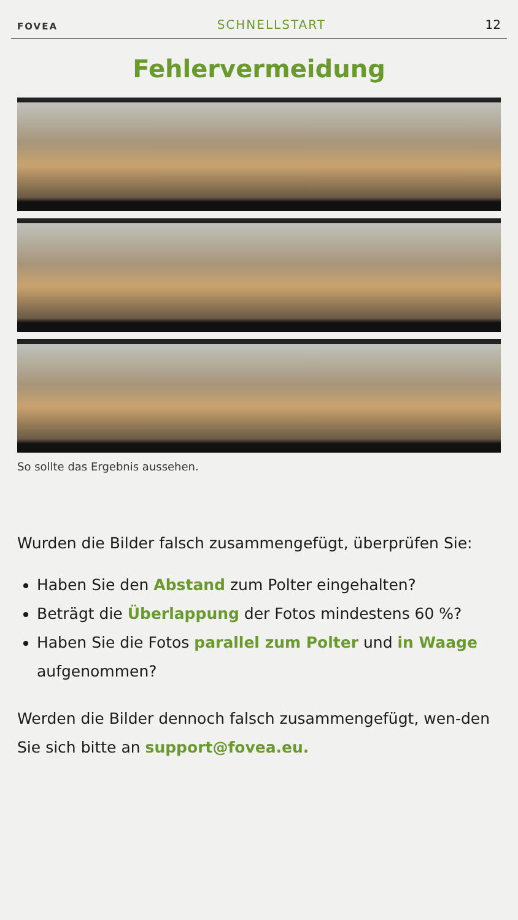FOVEA
SCHNELLSTART
12
Fehlervermeidung
So sollte das Ergebnis aussehen.
Wurden die Bilder falsch zusammengefügt, überprüfen Sie:
Haben Sie den Abstand zum Polter eingehalten?
Beträgt die Überlappung der Fotos mindestens 60 %?
Haben Sie die Fotos parallel zum Polter und in Waage aufgenommen?
Werden die Bilder dennoch falsch zusammengefügt, wen-den Sie sich bitte an support@fovea.eu.